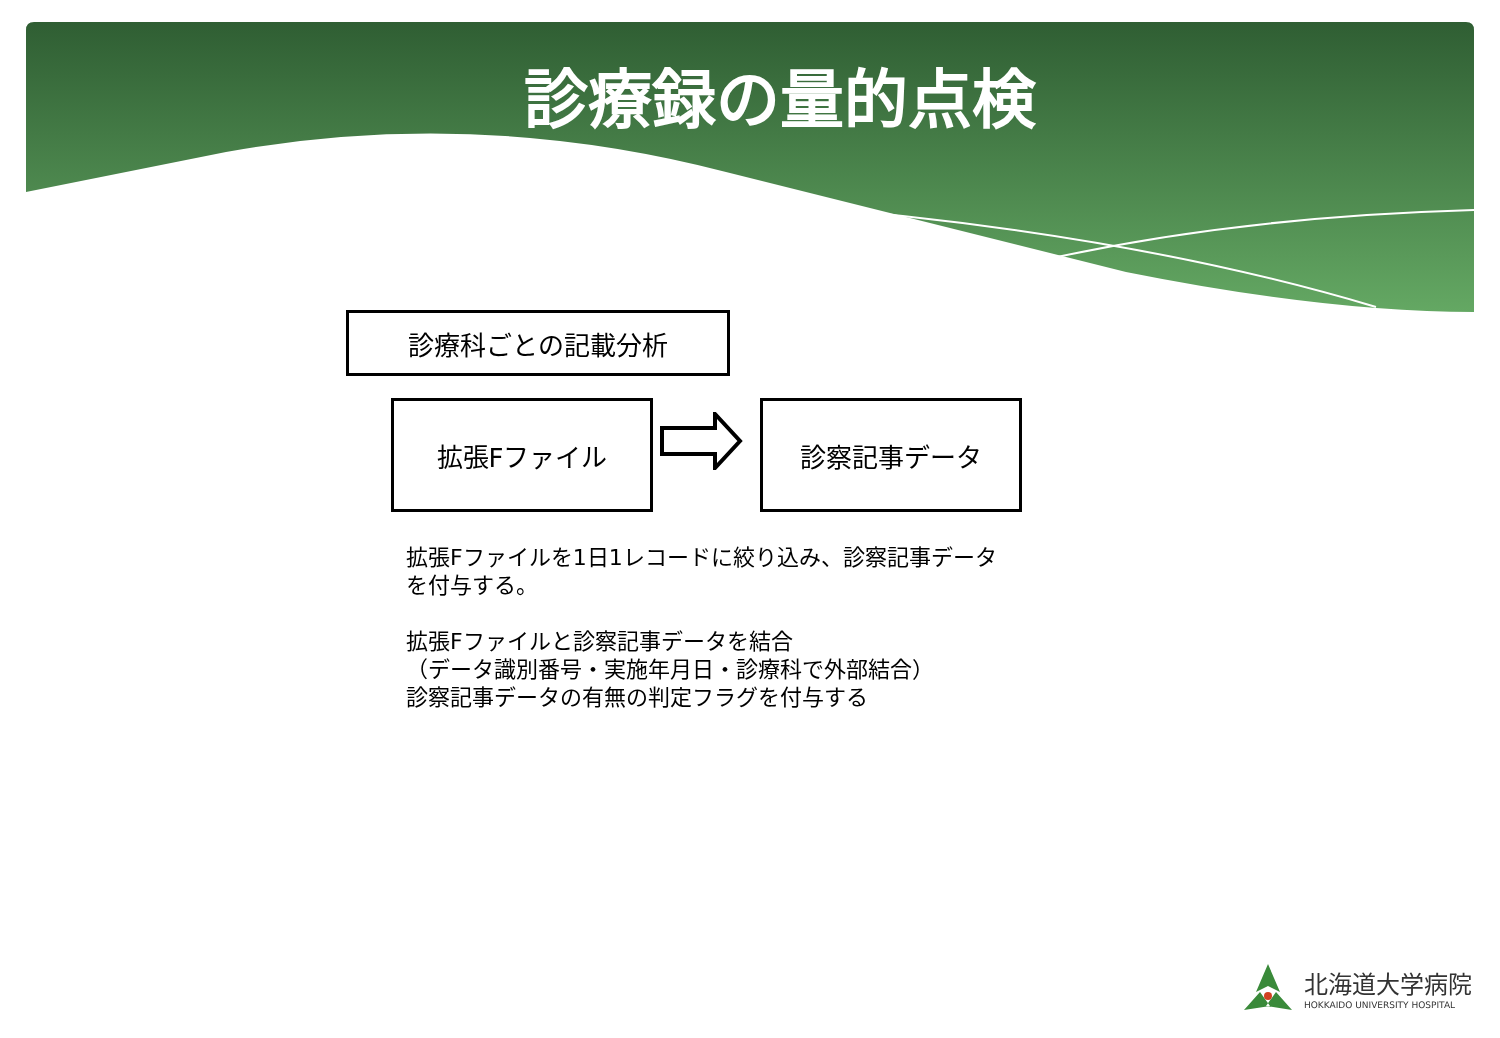診療録の量的点検
診療科ごとの記載分析
拡張Fファイル 診察記事データ
拡張Fファイルを1日1レコードに絞り込み、診察記事データ
を付与する。
拡張Fファイルと診察記事データを結合
（データ識別番号・実施年月日・診療科で外部結合）
診察記事データの有無の判定フラグを付与する
北海道大学病院
HOKKAIDO UNIVERSITY HOSPITAL